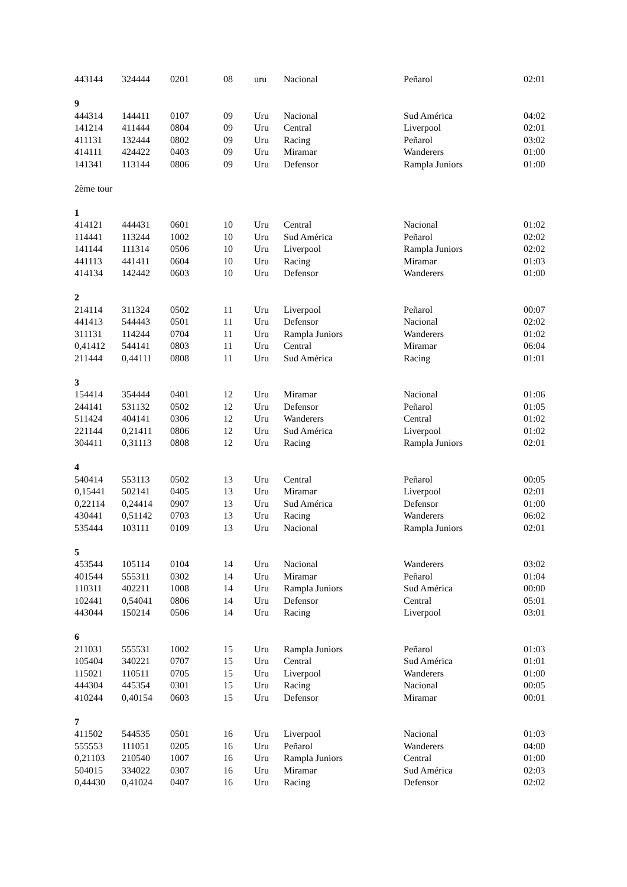| 443144 | 324444 | 0201 | 08 | uru | Nacional | Peñarol | 02:01 |
| 9 | | | | | | | |
| 444314 | 144411 | 0107 | 09 | Uru | Nacional | Sud América | 04:02 |
| 141214 | 411444 | 0804 | 09 | Uru | Central | Liverpool | 02:01 |
| 411131 | 132444 | 0802 | 09 | Uru | Racing | Peñarol | 03:02 |
| 414111 | 424422 | 0403 | 09 | Uru | Miramar | Wanderers | 01:00 |
| 141341 | 113144 | 0806 | 09 | Uru | Defensor | Rampla Juniors | 01:00 |
| 2ème tour | | | | | | | |
| 1 | | | | | | | |
| 414121 | 444431 | 0601 | 10 | Uru | Central | Nacional | 01:02 |
| 114441 | 113244 | 1002 | 10 | Uru | Sud América | Peñarol | 02:02 |
| 141144 | 111314 | 0506 | 10 | Uru | Liverpool | Rampla Juniors | 02:02 |
| 441113 | 441411 | 0604 | 10 | Uru | Racing | Miramar | 01:03 |
| 414134 | 142442 | 0603 | 10 | Uru | Defensor | Wanderers | 01:00 |
| 2 | | | | | | | |
| 214114 | 311324 | 0502 | 11 | Uru | Liverpool | Peñarol | 00:07 |
| 441413 | 544443 | 0501 | 11 | Uru | Defensor | Nacional | 02:02 |
| 311131 | 114244 | 0704 | 11 | Uru | Rampla Juniors | Wanderers | 01:02 |
| 0,41412 | 544141 | 0803 | 11 | Uru | Central | Miramar | 06:04 |
| 211444 | 0,44111 | 0808 | 11 | Uru | Sud América | Racing | 01:01 |
| 3 | | | | | | | |
| 154414 | 354444 | 0401 | 12 | Uru | Miramar | Nacional | 01:06 |
| 244141 | 531132 | 0502 | 12 | Uru | Defensor | Peñarol | 01:05 |
| 511424 | 404141 | 0306 | 12 | Uru | Wanderers | Central | 01:02 |
| 221144 | 0,21411 | 0806 | 12 | Uru | Sud América | Liverpool | 01:02 |
| 304411 | 0,31113 | 0808 | 12 | Uru | Racing | Rampla Juniors | 02:01 |
| 4 | | | | | | | |
| 540414 | 553113 | 0502 | 13 | Uru | Central | Peñarol | 00:05 |
| 0,15441 | 502141 | 0405 | 13 | Uru | Miramar | Liverpool | 02:01 |
| 0,22114 | 0,24414 | 0907 | 13 | Uru | Sud América | Defensor | 01:00 |
| 430441 | 0,51142 | 0703 | 13 | Uru | Racing | Wanderers | 06:02 |
| 535444 | 103111 | 0109 | 13 | Uru | Nacional | Rampla Juniors | 02:01 |
| 5 | | | | | | | |
| 453544 | 105114 | 0104 | 14 | Uru | Nacional | Wanderers | 03:02 |
| 401544 | 555311 | 0302 | 14 | Uru | Miramar | Peñarol | 01:04 |
| 110311 | 402211 | 1008 | 14 | Uru | Rampla Juniors | Sud América | 00:00 |
| 102441 | 0,54041 | 0806 | 14 | Uru | Defensor | Central | 05:01 |
| 443044 | 150214 | 0506 | 14 | Uru | Racing | Liverpool | 03:01 |
| 6 | | | | | | | |
| 211031 | 555531 | 1002 | 15 | Uru | Rampla Juniors | Peñarol | 01:03 |
| 105404 | 340221 | 0707 | 15 | Uru | Central | Sud América | 01:01 |
| 115021 | 110511 | 0705 | 15 | Uru | Liverpool | Wanderers | 01:00 |
| 444304 | 445354 | 0301 | 15 | Uru | Racing | Nacional | 00:05 |
| 410244 | 0,40154 | 0603 | 15 | Uru | Defensor | Miramar | 00:01 |
| 7 | | | | | | | |
| 411502 | 544535 | 0501 | 16 | Uru | Liverpool | Nacional | 01:03 |
| 555553 | 111051 | 0205 | 16 | Uru | Peñarol | Wanderers | 04:00 |
| 0,21103 | 210540 | 1007 | 16 | Uru | Rampla Juniors | Central | 01:00 |
| 504015 | 334022 | 0307 | 16 | Uru | Miramar | Sud América | 02:03 |
| 0,44430 | 0,41024 | 0407 | 16 | Uru | Racing | Defensor | 02:02 |